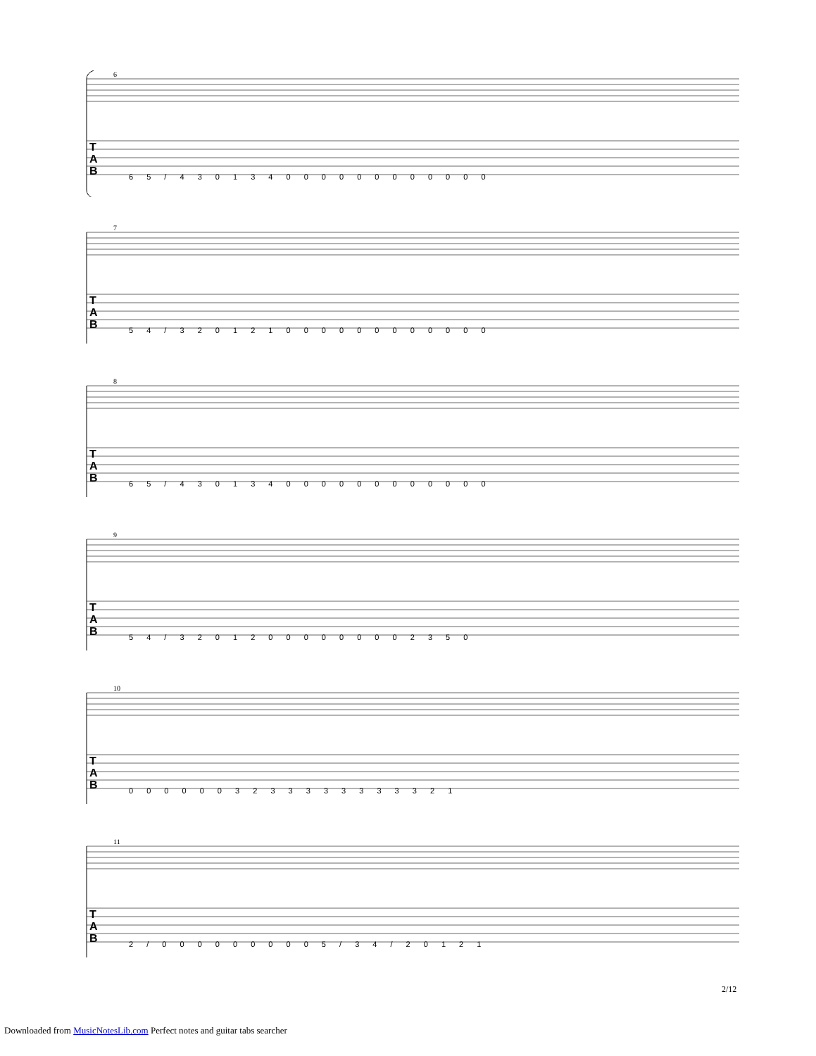6
T
A
B
6 5 / 4 3 0 1 3 4 0 0 0 0 0 0 0 0 0 0 0 0
7
T
A
B
5 4 / 3 2 0 1 2 1 0 0 0 0 0 0 0 0 0 0 0 0
8
T
A
B
6 5 / 4 3 0 1 3 4 0 0 0 0 0 0 0 0 0 0 0 0
9
T
A
B
5 4 / 3 2 0 1 2 0 0 0 0 0 0 0 0 2 3 5 0
10
T
A
B
0 0 0 0 0 0 3 2 3 3 3 3 3 3 3 3 3 2 1
11
T
A
B
2 / 0 0 0 0 0 0 0 0 0 5 / 3 4 / 2 0 1 2 1
2/12
Downloaded from MusicNotesLib.com Perfect notes and guitar tabs searcher